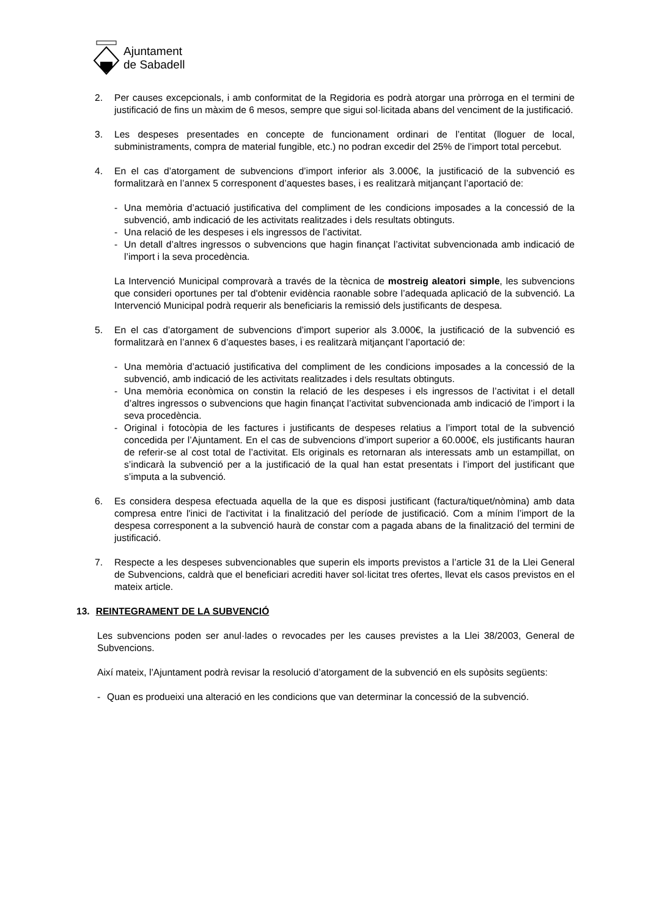Ajuntament
de Sabadell
2. Per causes excepcionals, i amb conformitat de la Regidoria es podrà atorgar una pròrroga en el termini de justificació de fins un màxim de 6 mesos, sempre que sigui sol·licitada abans del venciment de la justificació.
3. Les despeses presentades en concepte de funcionament ordinari de l’entitat (lloguer de local, subministraments, compra de material fungible, etc.) no podran excedir del 25% de l’import total percebut.
4. En el cas d’atorgament de subvencions d’import inferior als 3.000€, la justificació de la subvenció es formalitzarà en l’annex 5 corresponent d’aquestes bases, i es realitzarà mitjançant l’aportació de:
- Una memòria d’actuació justificativa del compliment de les condicions imposades a la concessió de la subvenció, amb indicació de les activitats realitzades i dels resultats obtinguts.
- Una relació de les despeses i els ingressos de l’activitat.
- Un detall d’altres ingressos o subvencions que hagin finançat l’activitat subvencionada amb indicació de l’import i la seva procedència.
La Intervenció Municipal comprovarà a través de la tècnica de mostreig aleatori simple, les subvencions que consideri oportunes per tal d'obtenir evidència raonable sobre l’adequada aplicació de la subvenció. La Intervenció Municipal podrà requerir als beneficiaris la remissió dels justificants de despesa.
5. En el cas d’atorgament de subvencions d’import superior als 3.000€, la justificació de la subvenció es formalitzarà en l’annex 6 d’aquestes bases, i es realitzarà mitjançant l’aportació de:
- Una memòria d’actuació justificativa del compliment de les condicions imposades a la concessió de la subvenció, amb indicació de les activitats realitzades i dels resultats obtinguts.
- Una memòria econòmica on constin la relació de les despeses i els ingressos de l’activitat i el detall d’altres ingressos o subvencions que hagin finançat l’activitat subvencionada amb indicació de l’import i la seva procedència.
- Original i fotocòpia de les factures i justificants de despeses relatius a l’import total de la subvenció concedida per l’Ajuntament. En el cas de subvencions d’import superior a 60.000€, els justificants hauran de referir-se al cost total de l’activitat. Els originals es retornaran als interessats amb un estampillat, on s’indicarà la subvenció per a la justificació de la qual han estat presentats i l’import del justificant que s’imputa a la subvenció.
6. Es considera despesa efectuada aquella de la que es disposi justificant (factura/tiquet/nòmina) amb data compresa entre l'inici de l'activitat i la finalització del període de justificació. Com a mínim l’import de la despesa corresponent a la subvenció haurà de constar com a pagada abans de la finalització del termini de justificació.
7. Respecte a les despeses subvencionables que superin els imports previstos a l’article 31 de la Llei General de Subvencions, caldrà que el beneficiari acrediti haver sol·licitat tres ofertes, llevat els casos previstos en el mateix article.
13. REINTEGRAMENT DE LA SUBVENCIÓ
Les subvencions poden ser anul·lades o revocades per les causes previstes a la Llei 38/2003, General de Subvencions.
Així mateix, l’Ajuntament podrà revisar la resolució d’atorgament de la subvenció en els supòsits següents:
- Quan es produeixi una alteració en les condicions que van determinar la concessió de la subvenció.